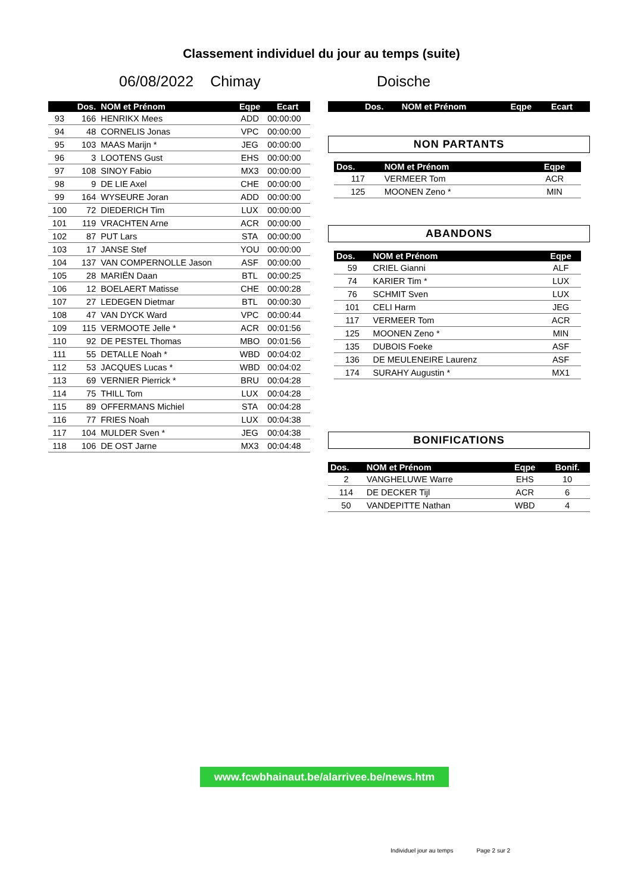Classement individuel du jour au temps (suite)
06/08/2022 Chimay Doische
| | Dos. | NOM et Prénom | Eqpe | Ecart |
| --- | --- | --- | --- | --- |
| 93 | 166 | HENRIKX Mees | ADD | 00:00:00 |
| 94 | 48 | CORNELIS Jonas | VPC | 00:00:00 |
| 95 | 103 | MAAS Marijn * | JEG | 00:00:00 |
| 96 | 3 | LOOTENS Gust | EHS | 00:00:00 |
| 97 | 108 | SINOY Fabio | MX3 | 00:00:00 |
| 98 | 9 | DE LIE Axel | CHE | 00:00:00 |
| 99 | 164 | WYSEURE Joran | ADD | 00:00:00 |
| 100 | 72 | DIEDERICH Tim | LUX | 00:00:00 |
| 101 | 119 | VRACHTEN Arne | ACR | 00:00:00 |
| 102 | 87 | PUT Lars | STA | 00:00:00 |
| 103 | 17 | JANSE Stef | YOU | 00:00:00 |
| 104 | 137 | VAN COMPERNOLLE Jason | ASF | 00:00:00 |
| 105 | 28 | MARIËN Daan | BTL | 00:00:25 |
| 106 | 12 | BOELAERT Matisse | CHE | 00:00:28 |
| 107 | 27 | LEDEGEN Dietmar | BTL | 00:00:30 |
| 108 | 47 | VAN DYCK Ward | VPC | 00:00:44 |
| 109 | 115 | VERMOOTE Jelle * | ACR | 00:01:56 |
| 110 | 92 | DE PESTEL Thomas | MBO | 00:01:56 |
| 111 | 55 | DETALLE Noah * | WBD | 00:04:02 |
| 112 | 53 | JACQUES Lucas * | WBD | 00:04:02 |
| 113 | 69 | VERNIER Pierrick * | BRU | 00:04:28 |
| 114 | 75 | THILL Tom | LUX | 00:04:28 |
| 115 | 89 | OFFERMANS Michiel | STA | 00:04:28 |
| 116 | 77 | FRIES Noah | LUX | 00:04:38 |
| 117 | 104 | MULDER Sven * | JEG | 00:04:38 |
| 118 | 106 | DE OST Jarne | MX3 | 00:04:48 |
| | Dos. | NOM et Prénom | Eqpe | Ecart |
| --- | --- | --- | --- | --- |
NON PARTANTS
| Dos. | NOM et Prénom | Eqpe |
| --- | --- | --- |
| 117 | VERMEER Tom | ACR |
| 125 | MOONEN Zeno * | MIN |
ABANDONS
| Dos. | NOM et Prénom | Eqpe |
| --- | --- | --- |
| 59 | CRIEL Gianni | ALF |
| 74 | KARIER Tim * | LUX |
| 76 | SCHMIT Sven | LUX |
| 101 | CELI Harm | JEG |
| 117 | VERMEER Tom | ACR |
| 125 | MOONEN Zeno * | MIN |
| 135 | DUBOIS Foeke | ASF |
| 136 | DE MEULENEIRE Laurenz | ASF |
| 174 | SURAHY Augustin * | MX1 |
BONIFICATIONS
| Dos. | NOM et Prénom | Eqpe | Bonif. |
| --- | --- | --- | --- |
| 2 | VANGHELUWE Warre | EHS | 10 |
| 114 | DE DECKER Tijl | ACR | 6 |
| 50 | VANDEPITTE Nathan | WBD | 4 |
www.fcwbhainaut.be/alarrivee.be/news.htm
Individuel jour au temps Page 2 sur 2